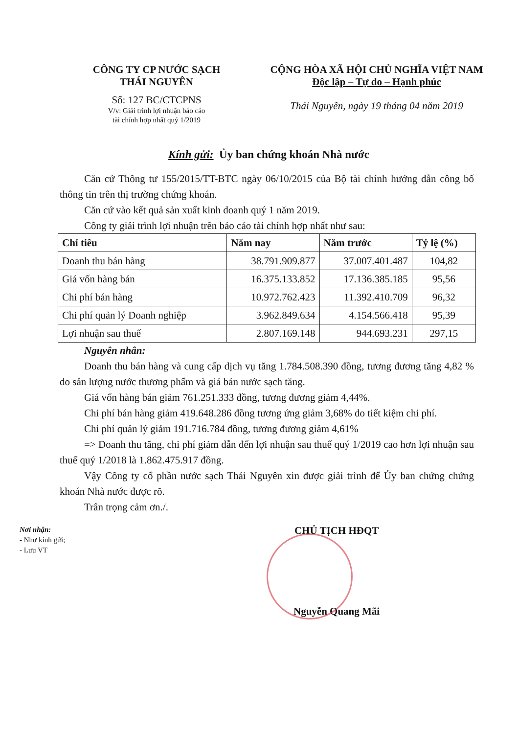CÔNG TY CP NƯỚC SẠCH
THÁI NGUYÊN
Số: 127 BC/CTCPNS
V/v: Giải trình lợi nhuận báo cáo
tài chính hợp nhất quý 1/2019
CỘNG HÒA XÃ HỘI CHỦ NGHĨA VIỆT NAM
Độc lập – Tự do – Hạnh phúc
Thái Nguyên, ngày 19 tháng 04 năm 2019
Kính gửi: Ủy ban chứng khoán Nhà nước
Căn cứ Thông tư 155/2015/TT-BTC ngày 06/10/2015 của Bộ tài chính hướng dẫn công bố thông tin trên thị trường chứng khoán.
Căn cứ vào kết quả sản xuất kinh doanh quý 1 năm 2019.
Công ty giải trình lợi nhuận trên báo cáo tài chính hợp nhất như sau:
| Chỉ tiêu | Năm nay | Năm trước | Tỷ lệ (%) |
| --- | --- | --- | --- |
| Doanh thu bán hàng | 38.791.909.877 | 37.007.401.487 | 104,82 |
| Giá vốn hàng bán | 16.375.133.852 | 17.136.385.185 | 95,56 |
| Chi phí bán hàng | 10.972.762.423 | 11.392.410.709 | 96,32 |
| Chi phí quản lý Doanh nghiệp | 3.962.849.634 | 4.154.566.418 | 95,39 |
| Lợi nhuận sau thuế | 2.807.169.148 | 944.693.231 | 297,15 |
Nguyên nhân:
Doanh thu bán hàng và cung cấp dịch vụ tăng 1.784.508.390 đồng, tương đương tăng 4,82 % do sản lượng nước thương phẩm và giá bán nước sạch tăng.
Giá vốn hàng bán giảm 761.251.333 đồng, tương đương giảm 4,44%.
Chi phí bán hàng giảm 419.648.286 đồng tương ứng giảm 3,68% do tiết kiệm chi phí.
Chi phí quản lý giảm 191.716.784 đồng, tương đương giảm 4,61%
=> Doanh thu tăng, chi phí giảm dẫn đến lợi nhuận sau thuế quý 1/2019 cao hơn lợi nhuận sau thuế quý 1/2018 là 1.862.475.917 đồng.
Vậy Công ty cổ phần nước sạch Thái Nguyên xin được giải trình để Ủy ban chứng chứng khoán Nhà nước được rõ.
Trân trọng cảm ơn./.
Nơi nhận:
- Như kính gửi;
- Lưu VT
CHỦ TỊCH HĐQT
Nguyễn Quang Mãi